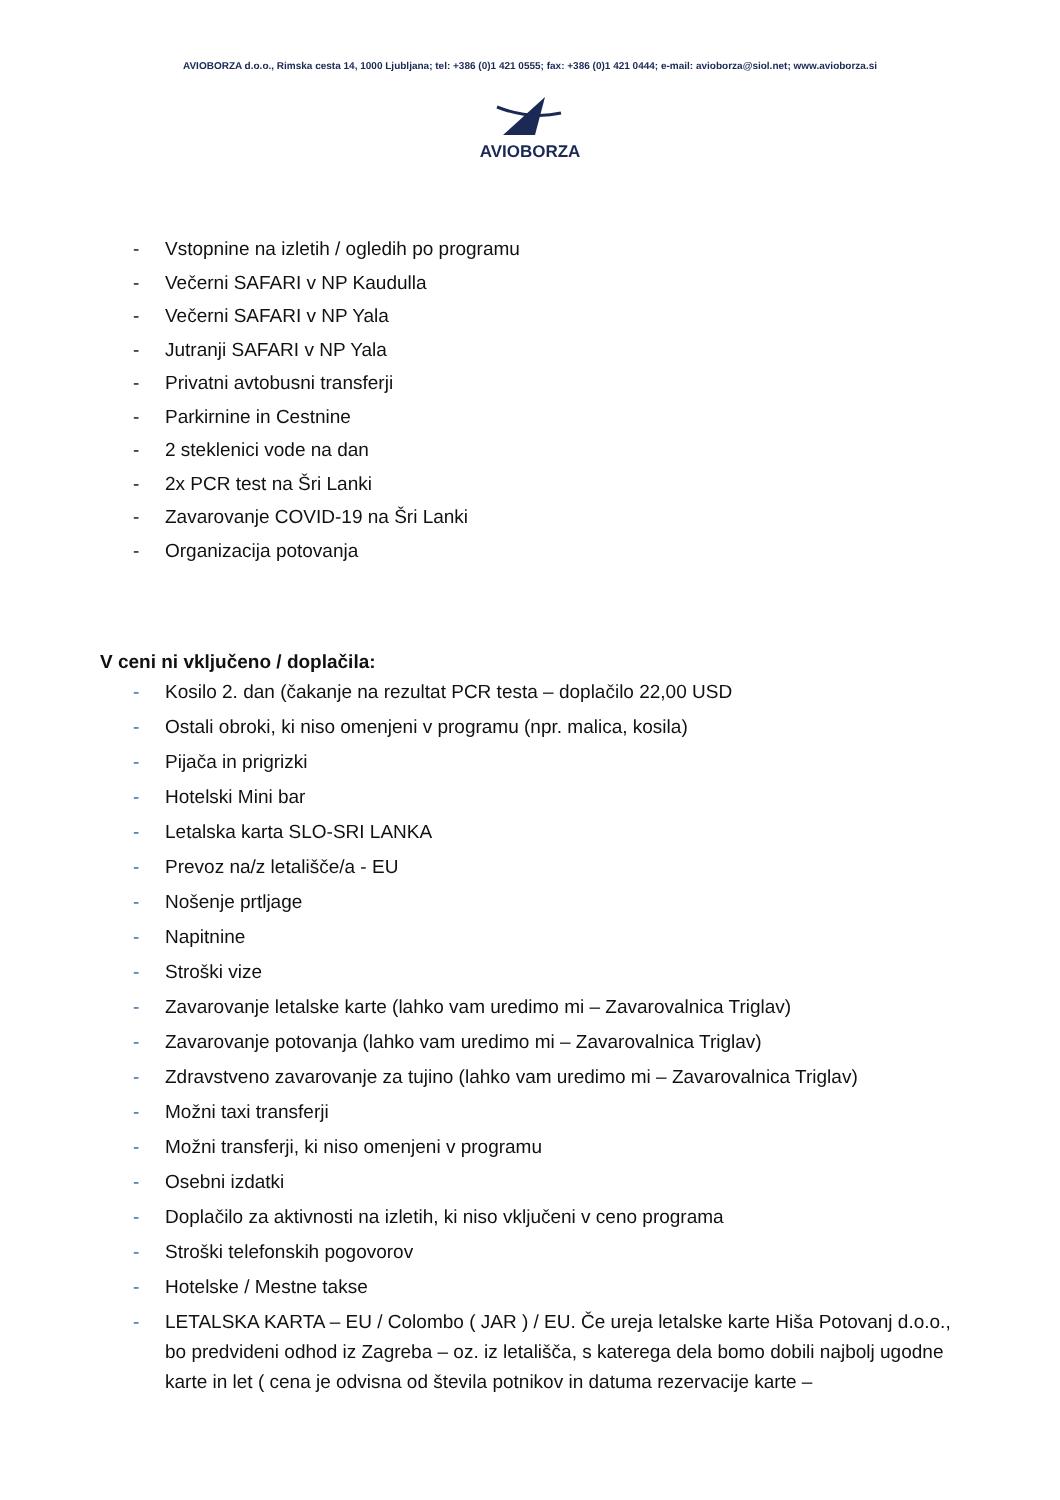AVIOBORZA d.o.o., Rimska cesta 14, 1000 Ljubljana; tel: +386 (0)1 421 0555; fax: +386 (0)1 421 0444; e-mail: avioborza@siol.net; www.avioborza.si
AVIOBORZA
- Vstopnine na izletih / ogledih po programu
- Večerni SAFARI v NP Kaudulla
- Večerni SAFARI v NP Yala
- Jutranji SAFARI v NP Yala
- Privatni avtobusni transferji
- Parkirnine in Cestnine
- 2 steklenici vode na dan
- 2x PCR test na Šri Lanki
- Zavarovanje COVID-19 na Šri Lanki
- Organizacija potovanja
V ceni ni vključeno / doplačila:
- Kosilo 2. dan (čakanje na rezultat PCR testa – doplačilo 22,00 USD
- Ostali obroki, ki niso omenjeni v programu (npr. malica, kosila)
- Pijača in prigrizki
- Hotelski Mini bar
- Letalska karta SLO-SRI LANKA
- Prevoz na/z letališče/a - EU
- Nošenje prtljage
- Napitnine
- Stroški vize
- Zavarovanje letalske karte (lahko vam uredimo mi – Zavarovalnica Triglav)
- Zavarovanje potovanja (lahko vam uredimo mi – Zavarovalnica Triglav)
- Zdravstveno zavarovanje za tujino (lahko vam uredimo mi – Zavarovalnica Triglav)
- Možni taxi transferji
- Možni transferji, ki niso omenjeni v programu
- Osebni izdatki
- Doplačilo za aktivnosti na izletih, ki niso vključeni v ceno programa
- Stroški telefonskih pogovorov
- Hotelske / Mestne takse
- LETALSKA KARTA – EU / Colombo ( JAR ) / EU. Če ureja letalske karte Hiša Potovanj d.o.o., bo predvideni odhod iz Zagreba – oz. iz letališča, s katerega dela bomo dobili najbolj ugodne karte in let ( cena je odvisna od števila potnikov in datuma rezervacije karte –